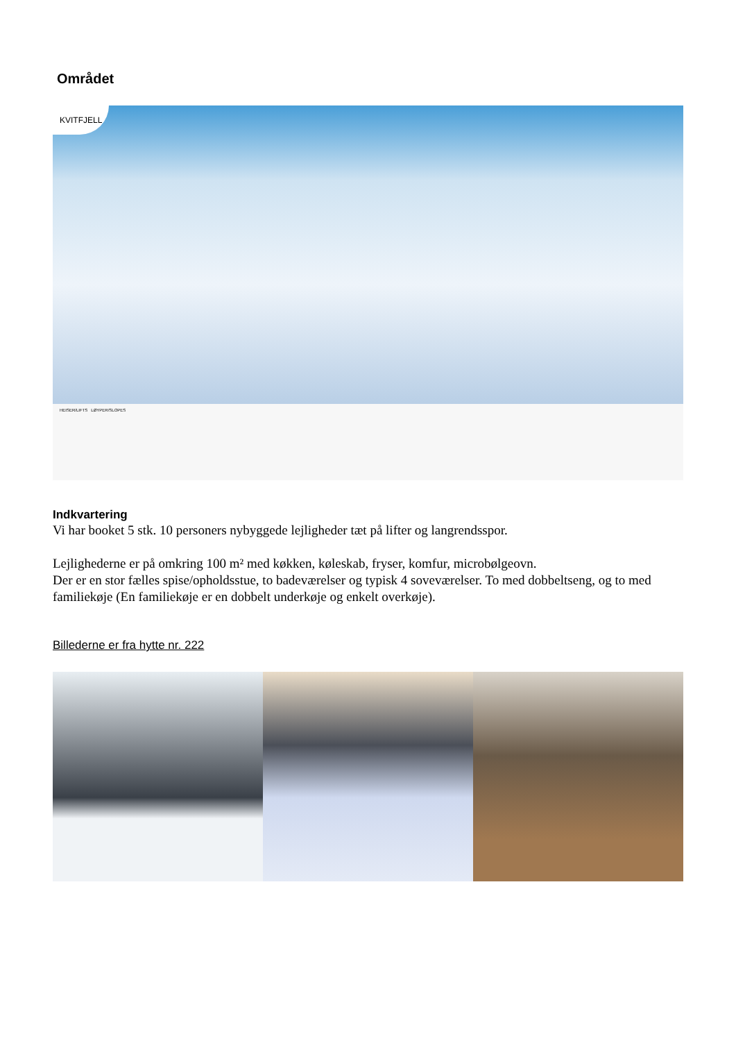Området
KVITFJELL
HEISER/LIFTS LØYPER/SLOPES
Indkvartering
Vi har booket 5 stk. 10 personers nybyggede lejligheder tæt på lifter og langrendsspor.
Lejlighederne er på omkring 100 m² med køkken, køleskab, fryser, komfur, microbølgeovn.
Der er en stor fælles spise/opholdsstue, to badeværelser og typisk 4 soveværelser. To med dobbeltseng, og to med familiekøje (En familiekøje er en dobbelt underkøje og enkelt overkøje).
Billederne er fra hytte nr. 222